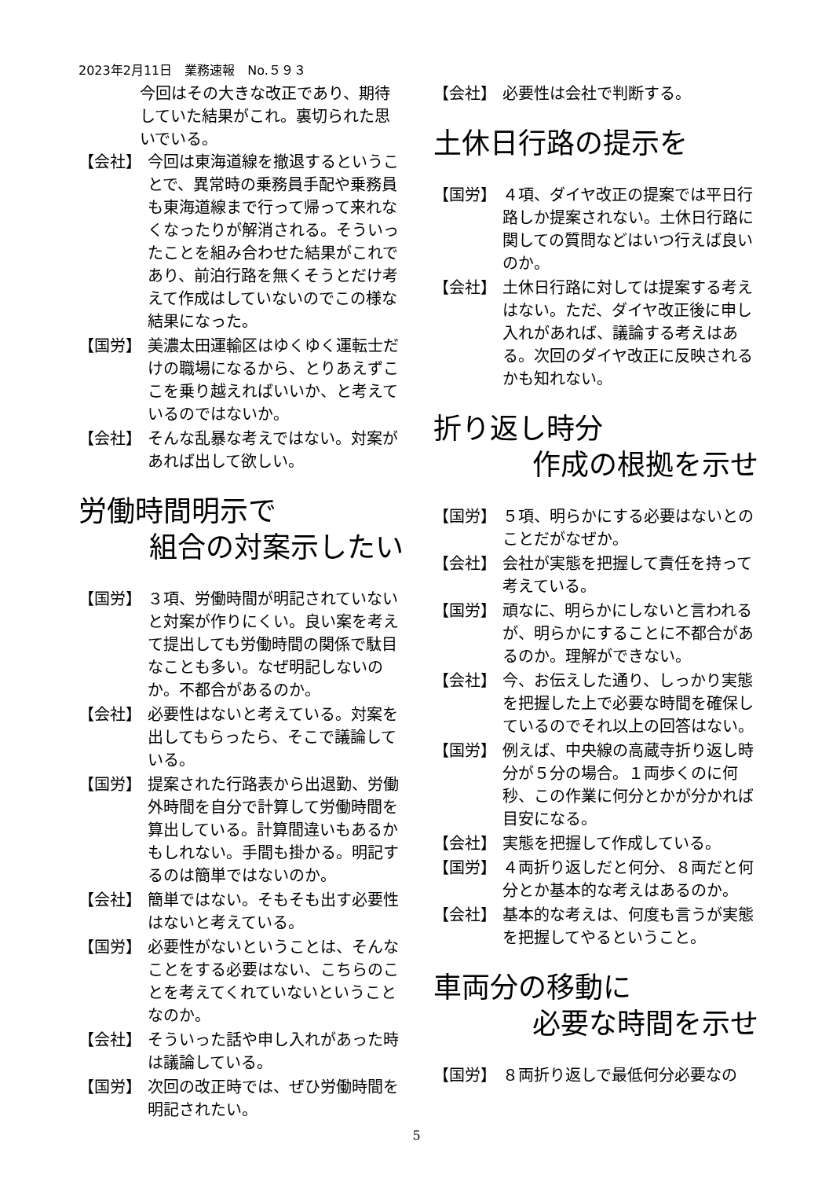2023年2月11日　業務速報　No.５９３
今回はその大きな改正であり、期待していた結果がこれ。裏切られた思いでいる。
【会社】 今回は東海道線を撤退するということで、異常時の乗務員手配や乗務員も東海道線まで行って帰って来れなくなったりが解消される。そういったことを組み合わせた結果がこれであり、前泊行路を無くそうとだけ考えて作成はしていないのでこの様な結果になった。
【国労】 美濃太田運輸区はゆくゆく運転士だけの職場になるから、とりあえずここを乗り越えればいいか、と考えているのではないか。
【会社】 そんな乱暴な考えではない。対案があれば出して欲しい。
労働時間明示で
組合の対案示したい
【国労】 ３項、労働時間が明記されていないと対案が作りにくい。良い案を考えて提出しても労働時間の関係で駄目なことも多い。なぜ明記しないのか。不都合があるのか。
【会社】 必要性はないと考えている。対案を出してもらったら、そこで議論している。
【国労】 提案された行路表から出退勤、労働外時間を自分で計算して労働時間を算出している。計算間違いもあるかもしれない。手間も掛かる。明記するのは簡単ではないのか。
【会社】 簡単ではない。そもそも出す必要性はないと考えている。
【国労】 必要性がないということは、そんなことをする必要はない、こちらのことを考えてくれていないということなのか。
【会社】 そういった話や申し入れがあった時は議論している。
【国労】 次回の改正時では、ぜひ労働時間を明記されたい。
【会社】 必要性は会社で判断する。
土休日行路の提示を
【国労】 ４項、ダイヤ改正の提案では平日行路しか提案されない。土休日行路に関しての質問などはいつ行えば良いのか。
【会社】 土休日行路に対しては提案する考えはない。ただ、ダイヤ改正後に申し入れがあれば、議論する考えはある。次回のダイヤ改正に反映されるかも知れない。
折り返し時分
作成の根拠を示せ
【国労】 ５項、明らかにする必要はないとのことだがなぜか。
【会社】 会社が実態を把握して責任を持って考えている。
【国労】 頑なに、明らかにしないと言われるが、明らかにすることに不都合があるのか。理解ができない。
【会社】 今、お伝えした通り、しっかり実態を把握した上で必要な時間を確保しているのでそれ以上の回答はない。
【国労】 例えば、中央線の高蔵寺折り返し時分が５分の場合。１両歩くのに何秒、この作業に何分とかが分かれば目安になる。
【会社】 実態を把握して作成している。
【国労】 ４両折り返しだと何分、８両だと何分とか基本的な考えはあるのか。
【会社】 基本的な考えは、何度も言うが実態を把握してやるということ。
車両分の移動に
必要な時間を示せ
【国労】 ８両折り返しで最低何分必要なの
5